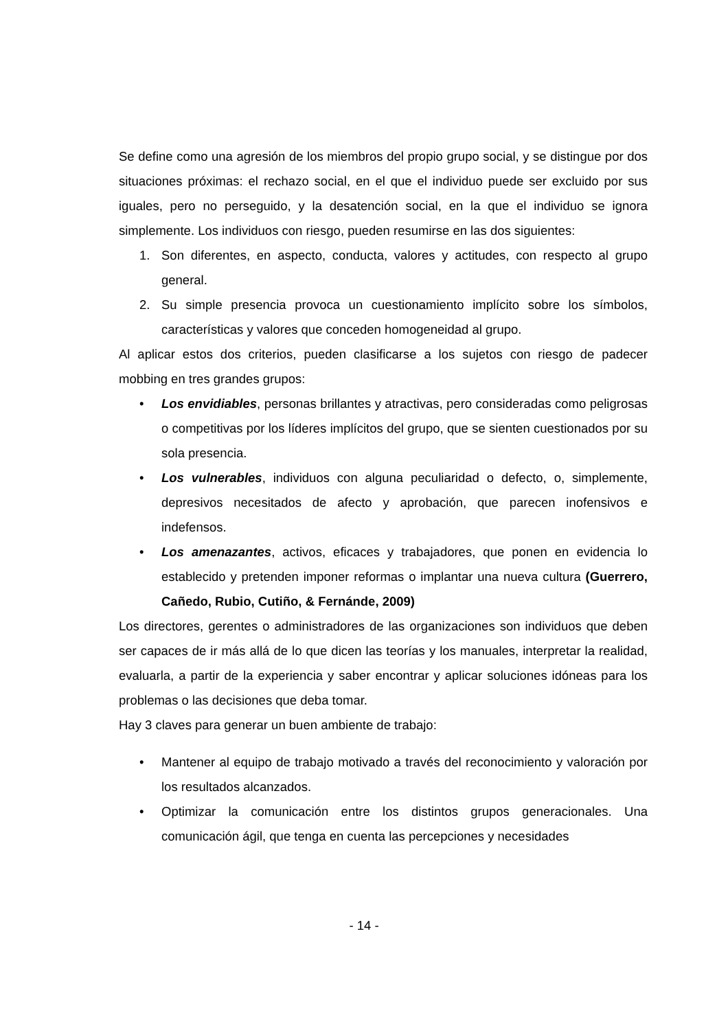Se define como una agresión de los miembros del propio grupo social, y se distingue por dos situaciones próximas: el rechazo social, en el que el individuo puede ser excluido por sus iguales, pero no perseguido, y la desatención social, en la que el individuo se ignora simplemente. Los individuos con riesgo, pueden resumirse en las dos siguientes:
1. Son diferentes, en aspecto, conducta, valores y actitudes, con respecto al grupo general.
2. Su simple presencia provoca un cuestionamiento implícito sobre los símbolos, características y valores que conceden homogeneidad al grupo.
Al aplicar estos dos criterios, pueden clasificarse a los sujetos con riesgo de padecer mobbing en tres grandes grupos:
• Los envidiables, personas brillantes y atractivas, pero consideradas como peligrosas o competitivas por los líderes implícitos del grupo, que se sienten cuestionados por su sola presencia.
• Los vulnerables, individuos con alguna peculiaridad o defecto, o, simplemente, depresivos necesitados de afecto y aprobación, que parecen inofensivos e indefensos.
• Los amenazantes, activos, eficaces y trabajadores, que ponen en evidencia lo establecido y pretenden imponer reformas o implantar una nueva cultura (Guerrero, Cañedo, Rubio, Cutiño, & Fernánde, 2009)
Los directores, gerentes o administradores de las organizaciones son individuos que deben ser capaces de ir más allá de lo que dicen las teorías y los manuales, interpretar la realidad, evaluarla, a partir de la experiencia y saber encontrar y aplicar soluciones idóneas para los problemas o las decisiones que deba tomar.
Hay 3 claves para generar un buen ambiente de trabajo:
• Mantener al equipo de trabajo motivado a través del reconocimiento y valoración por los resultados alcanzados.
• Optimizar la comunicación entre los distintos grupos generacionales. Una comunicación ágil, que tenga en cuenta las percepciones y necesidades
- 14 -